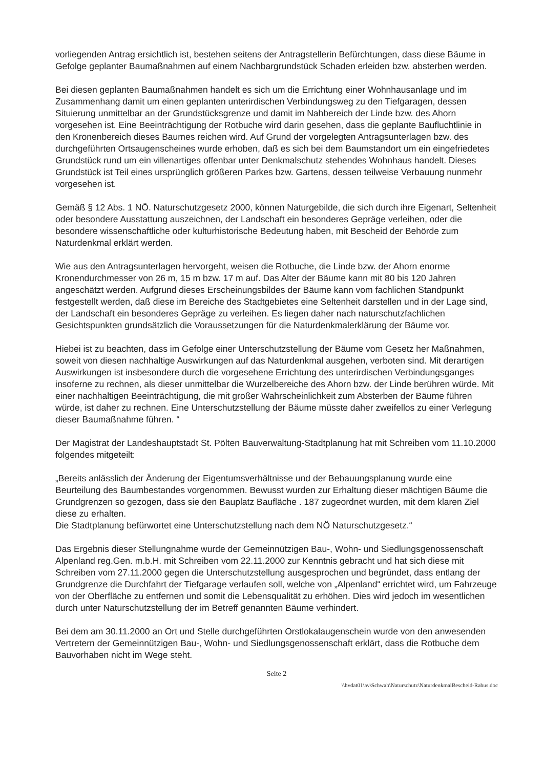vorliegenden Antrag ersichtlich ist, bestehen seitens der Antragstellerin Befürchtungen, dass diese Bäume in Gefolge geplanter Baumaßnahmen auf einem Nachbargrundstück Schaden erleiden bzw. absterben werden.
Bei diesen geplanten Baumaßnahmen handelt es sich um die Errichtung einer Wohnhausanlage und im Zusammenhang damit um einen geplanten unterirdischen Verbindungsweg zu den Tiefgaragen, dessen Situierung unmittelbar an der Grundstücksgrenze und damit im Nahbereich der Linde bzw. des Ahorn vorgesehen ist. Eine Beeinträchtigung der Rotbuche wird darin gesehen, dass die geplante Baufluchtlinie in den Kronenbereich dieses Baumes reichen wird. Auf Grund der vorgelegten Antragsunterlagen bzw. des durchgeführten Ortsaugenscheines wurde erhoben, daß es sich bei dem Baumstandort um ein eingefriedetes Grundstück rund um ein villenartiges offenbar unter Denkmalschutz stehendes Wohnhaus handelt. Dieses Grundstück ist Teil eines ursprünglich größeren Parkes bzw. Gartens, dessen teilweise Verbauung nunmehr vorgesehen ist.
Gemäß § 12 Abs. 1 NÖ. Naturschutzgesetz 2000, können Naturgebilde, die sich durch ihre Eigenart, Seltenheit oder besondere Ausstattung auszeichnen, der Landschaft ein besonderes Gepräge verleihen, oder die besondere wissenschaftliche oder kulturhistorische Bedeutung haben, mit Bescheid der Behörde zum Naturdenkmal erklärt werden.
Wie aus den Antragsunterlagen hervorgeht, weisen die Rotbuche, die Linde bzw. der Ahorn enorme Kronendurchmesser von 26 m, 15 m bzw. 17 m auf. Das Alter der Bäume kann mit 80 bis 120 Jahren angeschätzt werden. Aufgrund dieses Erscheinungsbildes der Bäume kann vom fachlichen Standpunkt festgestellt werden, daß diese im Bereiche des Stadtgebietes eine Seltenheit darstellen und in der Lage sind, der Landschaft ein besonderes Gepräge zu verleihen. Es liegen daher nach naturschutzfachlichen Gesichtspunkten grundsätzlich die Voraussetzungen für die Naturdenkmalerklärung der Bäume vor.
Hiebei ist zu beachten, dass im Gefolge einer Unterschutzstellung der Bäume vom Gesetz her Maßnahmen, soweit von diesen nachhaltige Auswirkungen auf das Naturdenkmal ausgehen, verboten sind. Mit derartigen Auswirkungen ist insbesondere durch die vorgesehene Errichtung des unterirdischen Verbindungsganges insoferne zu rechnen, als dieser unmittelbar die Wurzelbereiche des Ahorn bzw. der Linde berühren würde. Mit einer nachhaltigen Beeinträchtigung, die mit großer Wahrscheinlichkeit zum Absterben der Bäume führen würde, ist daher zu rechnen. Eine Unterschutzstellung der Bäume müsste daher zweifellos zu einer Verlegung dieser Baumaßnahme führen. “
Der Magistrat der Landeshauptstadt St. Pölten Bauverwaltung-Stadtplanung hat mit Schreiben vom 11.10.2000 folgendes mitgeteilt:
„Bereits anlässlich der Änderung der Eigentumsverhältnisse und der Bebauungsplanung wurde eine Beurteilung des Baumbestandes vorgenommen. Bewusst wurden zur Erhaltung dieser mächtigen Bäume die Grundgrenzen so gezogen, dass sie den Bauplatz Baufläche . 187 zugeordnet wurden, mit dem klaren Ziel diese zu erhalten.
Die Stadtplanung befürwortet eine Unterschutzstellung nach dem NÖ Naturschutzgesetz.“
Das Ergebnis dieser Stellungnahme wurde der Gemeinnützigen Bau-, Wohn- und Siedlungsgenossenschaft Alpenland reg.Gen. m.b.H. mit Schreiben vom 22.11.2000 zur Kenntnis gebracht und hat sich diese mit Schreiben vom 27.11.2000 gegen die Unterschutzstellung ausgesprochen und begründet, dass entlang der Grundgrenze die Durchfahrt der Tiefgarage verlaufen soll, welche von „Alpenland“ errichtet wird, um Fahrzeuge von der Oberfläche zu entfernen und somit die Lebensqualität zu erhöhen. Dies wird jedoch im wesentlichen durch unter Naturschutzstellung der im Betreff genannten Bäume verhindert.
Bei dem am 30.11.2000 an Ort und Stelle durchgeführten Orstlokalaugenschein wurde von den anwesenden Vertretern der Gemeinnützigen Bau-, Wohn- und Siedlungsgenossenschaft erklärt, dass die Rotbuche dem Bauvorhaben nicht im Wege steht.
Seite 2
\\hvdat01\av\Schwab\Naturschutz\NaturdenkmalBescheid-Rabus.doc